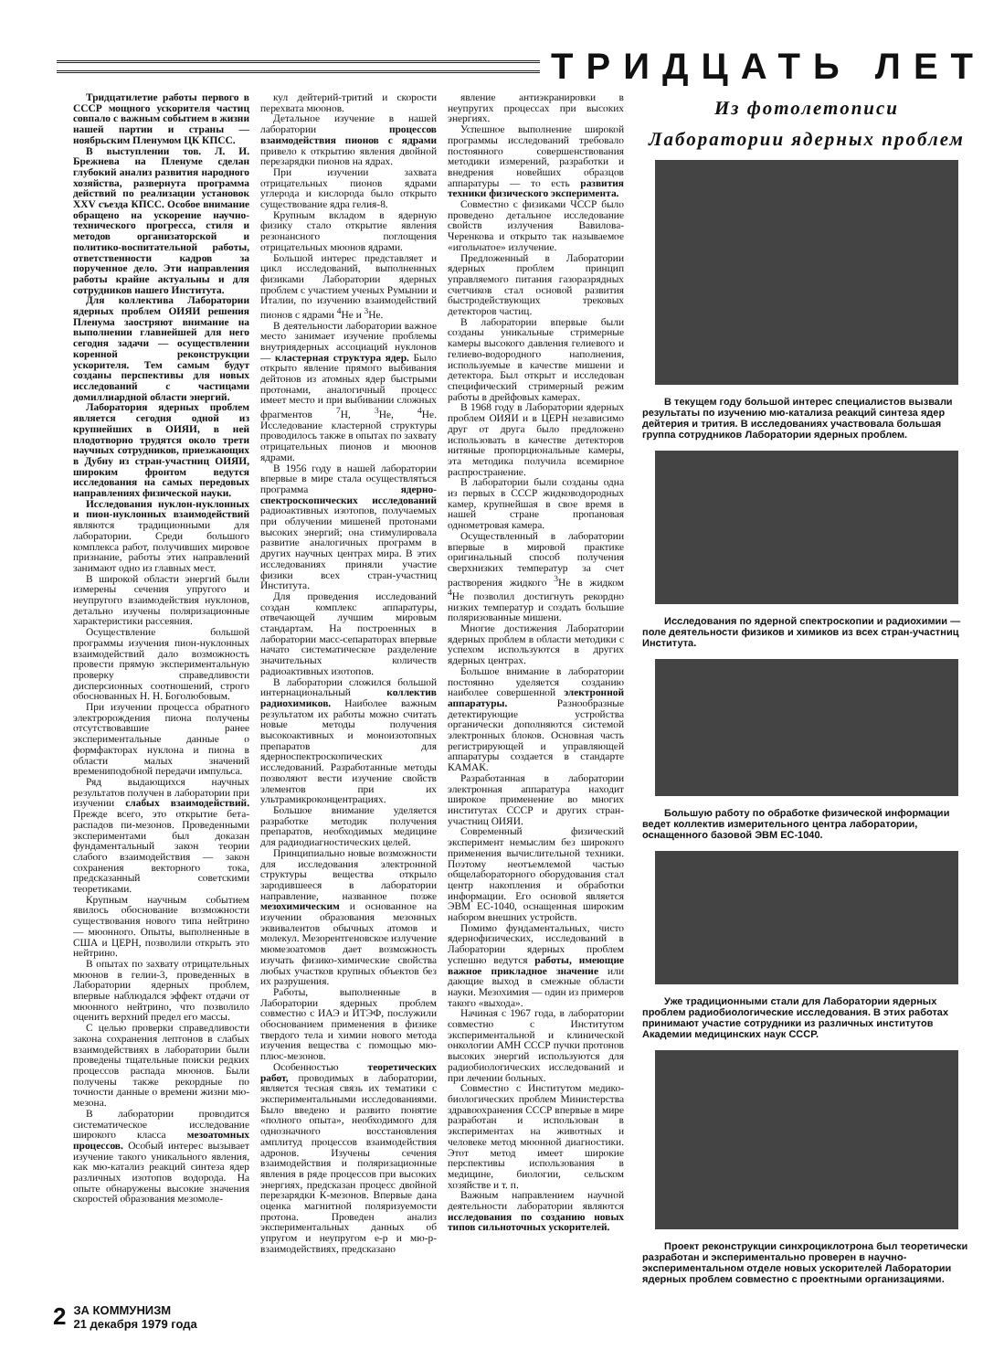ТРИДЦАТЬ ЛЕТ
Тридцатилетие работы первого в СССР мощного ускорителя частиц совпало с важным событием в жизни нашей партии и страны — ноябрьским Пленумом ЦК КПСС.
В выступлении тов. Л. И. Брежнева на Пленуме сделан глубокий анализ развития народного хозяйства, развернута программа действий по реализации установок XXV съезда КПСС. Особое внимание обращено на ускорение научно-технического прогресса, стиля и методов организаторской и политико-воспитательной работы, ответственности кадров за порученное дело. Эти направления работы крайне актуальны и для сотрудников нашего Института.
Для коллектива Лаборатории ядерных проблем ОИЯИ решения Пленума заостряют внимание на выполнении главнейшей для него сегодня задачи — осуществлении коренной реконструкции ускорителя. Тем самым будут созданы перспективы для новых исследований с частицами домиллиардной области энергий.
Лаборатория ядерных проблем является сегодня одной из крупнейших в ОИЯИ, в ней плодотворно трудятся около трети научных сотрудников, приезжающих в Дубну из стран-участниц ОИЯИ, широким фронтом ведутся исследования на самых передовых направлениях физической науки.
Исследования нуклон-нуклонных и пион-нуклонных взаимодействий являются традиционными для лаборатории. Среди большого комплекса работ, получивших мировое признание, работы этих направлений занимают одно из главных мест.
В широкой области энергий были измерены сечения упругого и неупругого взаимодействия нуклонов, детально изучены поляризационные характеристики рассеяния.
Осуществление большой программы изучения пион-нуклонных взаимодействий дало возможность провести прямую экспериментальную проверку справедливости дисперсионных соотношений, строго обоснованных Н. Н. Боголюбовым.
При изучении процесса обратного электророждения пиона получены отсутствовавшие ранее экспериментальные данные о формфакторах нуклона и пиона в области малых значений времениподобной передачи импульса.
Ряд выдающихся научных результатов получен в лаборатории при изучении слабых взаимодействий. Прежде всего, это открытие бета-распадов пи-мезонов. Проведенными экспериментами был доказан фундаментальный закон теории слабого взаимодействия — закон сохранения векторного тока, предсказанный советскими теоретиками.
Крупным научным событием явилось обоснование возможности существования нового типа нейтрино — мюонного. Опыты, выполненные в США и ЦЕРН, позволили открыть это нейтрино.
В опытах по захвату отрицательных мюонов в гелии-3, проведенных в Лаборатории ядерных проблем, впервые наблюдался эффект отдачи от мюонного нейтрино, что позволило оценить верхний предел его массы.
С целью проверки справедливости закона сохранения лептонов в слабых взаимодействиях в лаборатории были проведены тщательные поиски редких процессов распада мюонов. Были получены также рекордные по точности данные о времени жизни мю-мезона.
В лаборатории проводится систематическое исследование широкого класса мезоатомных процессов. Особый интерес вызывает изучение такого уникального явления, как мю-катализ реакций синтеза ядер различных изотопов водорода. На опыте обнаружены высокие значения скоростей образования мезомоле-
кул дейтерий-тритий и скорости перехвата мюонов.
Детальное изучение в нашей лаборатории процессов взаимодействия пионов с ядрами привело к открытию явления двойной перезарядки пионов на ядрах.
При изучении захвата отрицательных пионов ядрами углерода и кислорода было открыто существование ядра гелия-8.
Крупным вкладом в ядерную физику стало открытие явления резонансного поглощения отрицательных мюонов ядрами.
Большой интерес представляет и цикл исследований, выполненных физиками Лаборатории ядерных проблем с участием ученых Румынии и Италии, по изучению взаимодействий пионов с ядрами <sup>4</sup>He и <sup>3</sup>He.
В деятельности лаборатории важное место занимает изучение проблемы внутриядерных ассоциаций нуклонов — кластерная структура ядер. Было открыто явление прямого выбивания дейтонов из атомных ядер быстрыми протонами, аналогичный процесс имеет место и при выбивании сложных фрагментов <sup>7</sup>H, <sup>3</sup>He, <sup>4</sup>He. Исследование кластерной структуры проводилось также в опытах по захвату отрицательных пионов и мюонов ядрами.
В 1956 году в нашей лаборатории впервые в мире стала осуществляться программа ядерно-спектроскопических исследований радиоактивных изотопов, получаемых при облучении мишеней протонами высоких энергий; она стимулировала развитие аналогичных программ в других научных центрах мира. В этих исследованиях приняли участие физики всех стран-участниц Института.
Для проведения исследований создан комплекс аппаратуры, отвечающей лучшим мировым стандартам. На построенных в лаборатории масс-сепараторах впервые начато систематическое разделение значительных количеств радиоактивных изотопов.
В лаборатории сложился большой интернациональный коллектив радиохимиков. Наиболее важным результатом их работы можно считать новые методы получения высокоактивных и моноизотопных препаратов для ядерноспектроскопических исследований. Разработанные методы позволяют вести изучение свойств элементов при их ультрамикроконцентрациях.
Большое внимание уделяется разработке методик получения препаратов, необходимых медицине для радиодиагностических целей.
Принципиально новые возможности для исследования электронной структуры вещества открыло зародившееся в лаборатории направление, названное позже мезохимическим и основанное на изучении образования мезонных эквивалентов обычных атомов и молекул. Мезорентгеновское излучение мюмезоатомов дает возможность изучать физико-химические свойства любых участков крупных объектов без их разрушения.
Работы, выполненные в Лаборатории ядерных проблем совместно с ИАЭ и ИТЭФ, послужили обоснованием применения в физике твердого тела и химии нового метода изучения вещества с помощью мю-плюс-мезонов.
Особенностью теоретических работ, проводимых в лаборатории, является тесная связь их тематики с экспериментальными исследованиями. Было введено и развито понятие «полного опыта», необходимого для однозначного восстановления амплитуд процессов взаимодействия адронов. Изучены сечения взаимодействия и поляризационные явления в ряде процессов при высоких энергиях, предсказан процесс двойной перезарядки К-мезонов. Впервые дана оценка магнитной поляризуемости протона. Проведен анализ экспериментальных данных об упругом и неупругом е-р и мю-р-взаимодействиях, предсказано
явление антиэкранировки в неупругих процессах при высоких энергиях.
Успешное выполнение широкой программы исследований требовало постоянного совершенствования методики измерений, разработки и внедрения новейших образцов аппаратуры — то есть развития техники физического эксперимента.
Совместно с физиками ЧССР было проведено детальное исследование свойств излучения Вавилова-Черенкова и открыто так называемое «игольчатое» излучение.
Предложенный в Лаборатории ядерных проблем принцип управляемого питания газоразрядных счетчиков стал основой развития быстродействующих трековых детекторов частиц.
В лаборатории впервые были созданы уникальные стримерные камеры высокого давления гелиевого и гелиево-водородного наполнения, используемые в качестве мишени и детектора. Был открыт и исследован специфический стримерный режим работы в дрейфовых камерах.
В 1968 году в Лаборатории ядерных проблем ОИЯИ и в ЦЕРН независимо друг от друга было предложено использовать в качестве детекторов нитяные пропорциональные камеры, эта методика получила всемирное распространение.
В лаборатории были созданы одна из первых в СССР жидководородных камер, крупнейшая в свое время в нашей стране пропановая однометровая камера.
Осуществленный в лаборатории впервые в мировой практике оригинальный способ получения сверхнизких температур за счет растворения жидкого <sup>3</sup>He в жидком <sup>4</sup>He позволил достигнуть рекордно низких температур и создать большие поляризованные мишени.
Многие достижения Лаборатории ядерных проблем в области методики с успехом используются в других ядерных центрах.
Большое внимание в лаборатории постоянно уделяется созданию наиболее совершенной электронной аппаратуры. Разнообразные детектирующие устройства органически дополняются системой электронных блоков. Основная часть регистрирующей и управляющей аппаратуры создается в стандарте КАМАК.
Разработанная в лаборатории электронная аппаратура находит широкое применение во многих институтах СССР и других стран-участниц ОИЯИ.
Современный физический эксперимент немыслим без широкого применения вычислительной техники. Поэтому неотъемлемой частью общелабораторного оборудования стал центр накопления и обработки информации. Его основой является ЭВМ ЕС-1040, оснащенная широким набором внешних устройств.
Помимо фундаментальных, чисто ядернофизических, исследований в Лаборатории ядерных проблем успешно ведутся работы, имеющие важное прикладное значение или дающие выход в смежные области науки. Мезохимия — один из примеров такого «выхода».
Начиная с 1967 года, в лаборатории совместно с Институтом экспериментальной и клинической онкологии АМН СССР пучки протонов высоких энергий используются для радиобиологических исследований и при лечении больных.
Совместно с Институтом медико-биологических проблем Министерства здравоохранения СССР впервые в мире разработан и использован в экспериментах на животных и человеке метод мюонной диагностики. Этот метод имеет широкие перспективы использования в медицине, биологии, сельском хозяйстве и т. п.
Важным направлением научной деятельности лаборатории являются исследования по созданию новых типов сильноточных ускорителей.
Из фотолетописи
Лаборатории ядерных проблем
В текущем году большой интерес специалистов вызвали результаты по изучению мю-катализа реакций синтеза ядер дейтерия и трития. В исследованиях участвовала большая группа сотрудников Лаборатории ядерных проблем.
Исследования по ядерной спектроскопии и радиохимии — поле деятельности физиков и химиков из всех стран-участниц Института.
Большую работу по обработке физической информации ведет коллектив измерительного центра лаборатории, оснащенного базовой ЭВМ ЕС-1040.
Уже традиционными стали для Лаборатории ядерных проблем радиобиологические исследования. В этих работах принимают участие сотрудники из различных институтов Академии медицинских наук СССР.
Проект реконструкции синхроциклотрона был теоретически разработан и экспериментально проверен в научно-экспериментальном отделе новых ускорителей Лаборатории ядерных проблем совместно с проектными организациями.
2
ЗА КОММУНИЗМ
21 декабря 1979 года